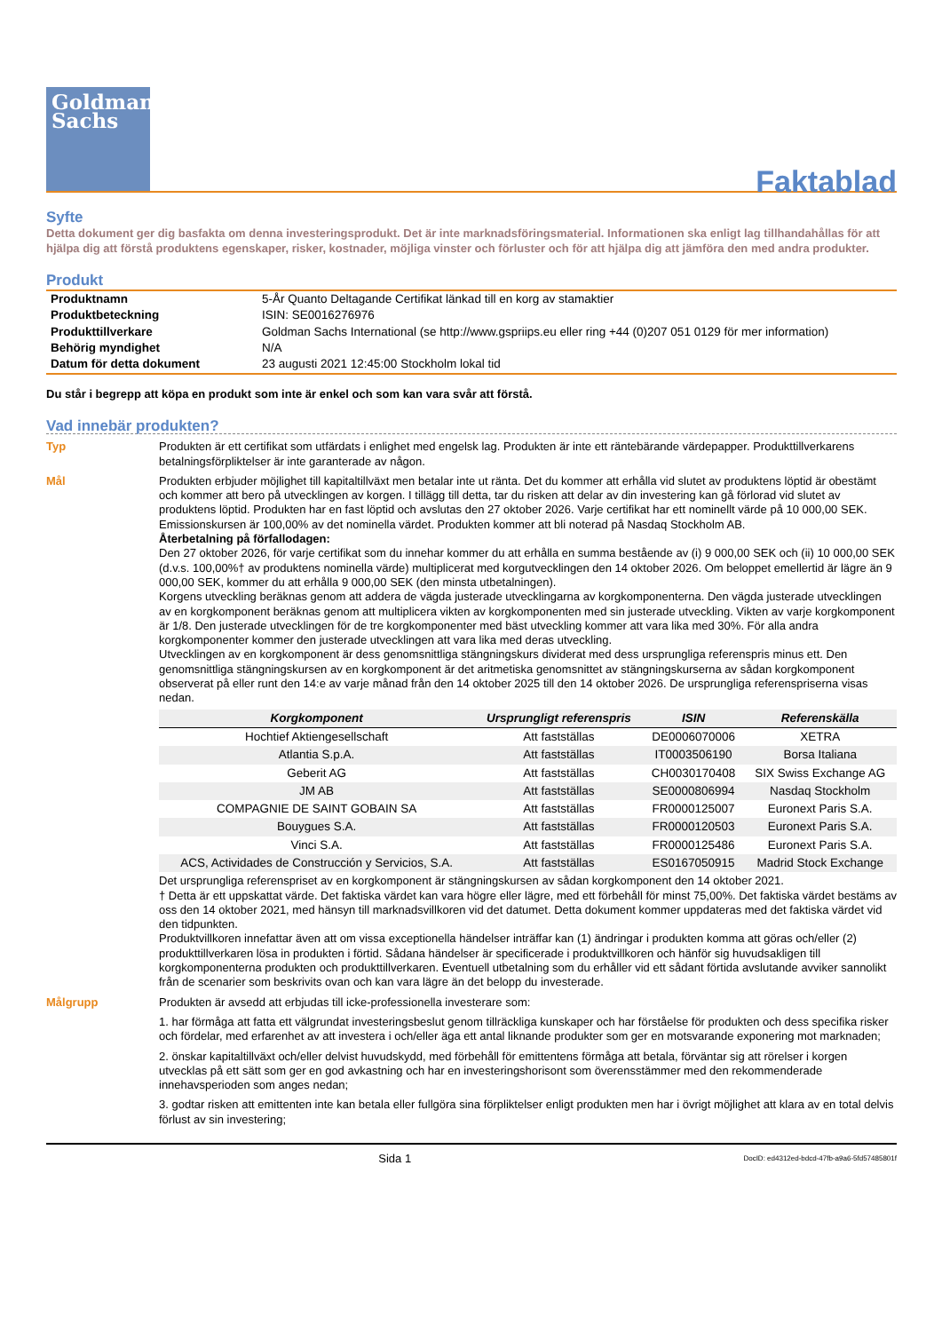Goldman
Sachs
Faktablad
Syfte
Detta dokument ger dig basfakta om denna investeringsprodukt. Det är inte marknadsföringsmaterial. Informationen ska enligt lag tillhandahållas för att hjälpa dig att förstå produktens egenskaper, risker, kostnader, möjliga vinster och förluster och för att hjälpa dig att jämföra den med andra produkter.
Produkt
| Produktnamn | 5-År Quanto Deltagande Certifikat länkad till en korg av stamaktier |
| Produktbeteckning | ISIN: SE0016276976 |
| Produkttillverkare | Goldman Sachs International (se http://www.gspriips.eu eller ring +44 (0)207 051 0129 för mer information) |
| Behörig myndighet | N/A |
| Datum för detta dokument | 23 augusti 2021 12:45:00 Stockholm lokal tid |
Du står i begrepp att köpa en produkt som inte är enkel och som kan vara svår att förstå.
Vad innebär produkten?
Typ Produkten är ett certifikat som utfärdats i enlighet med engelsk lag. Produkten är inte ett räntebärande värdepapper. Produkttillverkarens betalningsförpliktelser är inte garanterade av någon.
Mål Produkten erbjuder möjlighet till kapitaltillväxt men betalar inte ut ränta. Det du kommer att erhålla vid slutet av produktens löptid är obestämt och kommer att bero på utvecklingen av korgen. I tillägg till detta, tar du risken att delar av din investering kan gå förlorad vid slutet av produktens löptid. Produkten har en fast löptid och avslutas den 27 oktober 2026. Varje certifikat har ett nominellt värde på 10 000,00 SEK. Emissionskursen är 100,00% av det nominella värdet. Produkten kommer att bli noterad på Nasdaq Stockholm AB.
Återbetalning på förfallodagen:
Den 27 oktober 2026, för varje certifikat som du innehar kommer du att erhålla en summa bestående av (i) 9 000,00 SEK och (ii) 10 000,00 SEK (d.v.s. 100,00%† av produktens nominella värde) multiplicerat med korgutvecklingen den 14 oktober 2026. Om beloppet emellertid är lägre än 9 000,00 SEK, kommer du att erhålla 9 000,00 SEK (den minsta utbetalningen).
Korgens utveckling beräknas genom att addera de vägda justerade utvecklingarna av korgkomponenterna. Den vägda justerade utvecklingen av en korgkomponent beräknas genom att multiplicera vikten av korgkomponenten med sin justerade utveckling. Vikten av varje korgkomponent är 1/8. Den justerade utvecklingen för de tre korgkomponenter med bäst utveckling kommer att vara lika med 30%. För alla andra korgkomponenter kommer den justerade utvecklingen att vara lika med deras utveckling.
Utvecklingen av en korgkomponent är dess genomsnittliga stängningskurs dividerat med dess ursprungliga referenspris minus ett. Den genomsnittliga stängningskursen av en korgkomponent är det aritmetiska genomsnittet av stängningskurserna av sådan korgkomponent observerat på eller runt den 14:e av varje månad från den 14 oktober 2025 till den 14 oktober 2026. De ursprungliga referenspriserna visas nedan.
| Korgkomponent | Ursprungligt referenspris | ISIN | Referenskälla |
| --- | --- | --- | --- |
| Hochtief Aktiengesellschaft | Att fastställas | DE0006070006 | XETRA |
| Atlantia S.p.A. | Att fastställas | IT0003506190 | Borsa Italiana |
| Geberit AG | Att fastställas | CH0030170408 | SIX Swiss Exchange AG |
| JM AB | Att fastställas | SE0000806994 | Nasdaq Stockholm |
| COMPAGNIE DE SAINT GOBAIN SA | Att fastställas | FR0000125007 | Euronext Paris S.A. |
| Bouygues S.A. | Att fastställas | FR0000120503 | Euronext Paris S.A. |
| Vinci S.A. | Att fastställas | FR0000125486 | Euronext Paris S.A. |
| ACS, Actividades de Construcción y Servicios, S.A. | Att fastställas | ES0167050915 | Madrid Stock Exchange |
Det ursprungliga referenspriset av en korgkomponent är stängningskursen av sådan korgkomponent den 14 oktober 2021.
† Detta är ett uppskattat värde. Det faktiska värdet kan vara högre eller lägre, med ett förbehåll för minst 75,00%. Det faktiska värdet bestäms av oss den 14 oktober 2021, med hänsyn till marknadsvillkoren vid det datumet. Detta dokument kommer uppdateras med det faktiska värdet vid den tidpunkten.
Produktvillkoren innefattar även att om vissa exceptionella händelser inträffar kan (1) ändringar i produkten komma att göras och/eller (2) produkttillverkaren lösa in produkten i förtid. Sådana händelser är specificerade i produktvillkoren och hänför sig huvudsakligen till korgkomponenterna produkten och produkttillverkaren. Eventuell utbetalning som du erhåller vid ett sådant förtida avslutande avviker sannolikt från de scenarier som beskrivits ovan och kan vara lägre än det belopp du investerade.
Målgrupp Produkten är avsedd att erbjudas till icke-professionella investerare som:
1. har förmåga att fatta ett välgrundat investeringsbeslut genom tillräckliga kunskaper och har förståelse för produkten och dess specifika risker och fördelar, med erfarenhet av att investera i och/eller äga ett antal liknande produkter som ger en motsvarande exponering mot marknaden;
2. önskar kapitaltillväxt och/eller delvist huvudskydd, med förbehåll för emittentens förmåga att betala, förväntar sig att rörelser i korgen utvecklas på ett sätt som ger en god avkastning och har en investeringshorisont som överensstämmer med den rekommenderade innehavsperioden som anges nedan;
3. godtar risken att emittenten inte kan betala eller fullgöra sina förpliktelser enligt produkten men har i övrigt möjlighet att klara av en total delvis förlust av sin investering;
Sida 1 DocID: ed4312ed-bdcd-47fb-a9a6-5fd57485801f